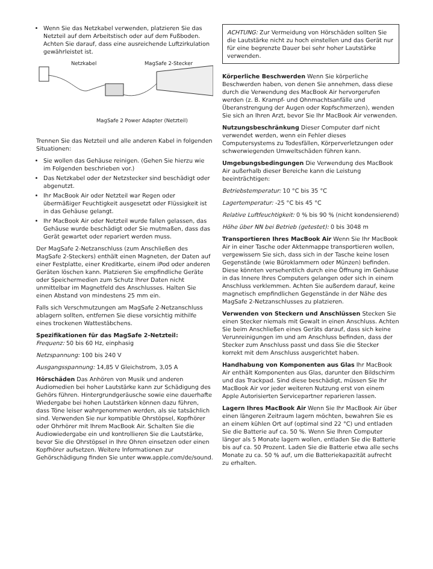Wenn Sie das Netzkabel verwenden, platzieren Sie das Netzteil auf dem Arbeitstisch oder auf dem Fußboden. Achten Sie darauf, dass eine ausreichende Luftzirkulation gewährleistet ist.
Netzkabel MagSafe 2-Stecker
MagSafe 2 Power Adapter (Netzteil)
Trennen Sie das Netzteil und alle anderen Kabel in folgenden Situationen:
Sie wollen das Gehäuse reinigen. (Gehen Sie hierzu wie im Folgenden beschrieben vor.)
Das Netzkabel oder der Netzstecker sind beschädigt oder abgenutzt.
Ihr MacBook Air oder Netzteil war Regen oder übermäßiger Feuchtigkeit ausgesetzt oder Flüssigkeit ist in das Gehäuse gelangt.
Ihr MacBook Air oder Netzteil wurde fallen gelassen, das Gehäuse wurde beschädigt oder Sie mutmaßen, dass das Gerät gewartet oder repariert werden muss.
Der MagSafe 2-Netzanschluss (zum Anschließen des MagSafe 2-Steckers) enthält einen Magneten, der Daten auf einer Festplatte, einer Kreditkarte, einem iPod oder anderen Geräten löschen kann. Platzieren Sie empfindliche Geräte oder Speichermedien zum Schutz Ihrer Daten nicht unmittelbar im Magnetfeld des Anschlusses. Halten Sie einen Abstand von mindestens 25 mm ein.
Falls sich Verschmutzungen am MagSafe 2-Netzanschluss ablagern sollten, entfernen Sie diese vorsichtig mithilfe eines trockenen Wattestäbchens.
Spezifikationen für das MagSafe 2-Netzteil:
Frequenz: 50 bis 60 Hz, einphasig
Netzspannung: 100 bis 240 V
Ausgangsspannung: 14,85 V Gleichstrom, 3,05 A
Hörschäden Das Anhören von Musik und anderen Audiomedien bei hoher Lautstärke kann zur Schädigung des Gehörs führen. Hintergrundgeräusche sowie eine dauerhafte Wiedergabe bei hohen Lautstärken können dazu führen, dass Töne leiser wahrgenommen werden, als sie tatsächlich sind. Verwenden Sie nur kompatible Ohrstöpsel, Kopfhörer oder Ohrhörer mit Ihrem MacBook Air. Schalten Sie die Audiowiedergabe ein und kontrollieren Sie die Lautstärke, bevor Sie die Ohrstöpsel in Ihre Ohren einsetzen oder einen Kopfhörer aufsetzen. Weitere Informationen zur Gehörschädigung finden Sie unter www.apple.com/de/sound.
ACHTUNG: Zur Vermeidung von Hörschäden sollten Sie die Lautstärke nicht zu hoch einstellen und das Gerät nur für eine begrenzte Dauer bei sehr hoher Lautstärke verwenden.
Körperliche Beschwerden Wenn Sie körperliche Beschwerden haben, von denen Sie annehmen, dass diese durch die Verwendung des MacBook Air hervorgerufen werden (z. B. Krampf- und Ohnmachtsanfälle und Überanstrengung der Augen oder Kopfschmerzen), wenden Sie sich an Ihren Arzt, bevor Sie Ihr MacBook Air verwenden.
Nutzungsbeschränkung Dieser Computer darf nicht verwendet werden, wenn ein Fehler dieses Computersystems zu Todesfällen, Körperverletzungen oder schwerwiegenden Umweltschäden führen kann.
Umgebungsbedingungen Die Verwendung des MacBook Air außerhalb dieser Bereiche kann die Leistung beeinträchtigen:
Betriebstemperatur: 10 °C bis 35 °C
Lagertemperatur: -25 °C bis 45 °C
Relative Luftfeuchtigkeit: 0 % bis 90 % (nicht kondensierend)
Höhe über NN bei Betrieb (getestet): 0 bis 3048 m
Transportieren Ihres MacBook Air Wenn Sie Ihr MacBook Air in einer Tasche oder Aktenmappe transportieren wollen, vergewissern Sie sich, dass sich in der Tasche keine losen Gegenstände (wie Büroklammern oder Münzen) befinden. Diese könnten versehentlich durch eine Öffnung im Gehäuse in das Innere Ihres Computers gelangen oder sich in einem Anschluss verklemmen. Achten Sie außerdem darauf, keine magnetisch empfindlichen Gegenstände in der Nähe des MagSafe 2-Netzanschlusses zu platzieren.
Verwenden von Steckern und Anschlüssen Stecken Sie einen Stecker niemals mit Gewalt in einen Anschluss. Achten Sie beim Anschließen eines Geräts darauf, dass sich keine Verunreinigungen im und am Anschluss befinden, dass der Stecker zum Anschluss passt und dass Sie die Stecker korrekt mit dem Anschluss ausgerichtet haben.
Handhabung von Komponenten aus Glas Ihr MacBook Air enthält Komponenten aus Glas, darunter den Bildschirm und das Trackpad. Sind diese beschädigt, müssen Sie Ihr MacBook Air vor jeder weiteren Nutzung erst von einem Apple Autorisierten Servicepartner reparieren lassen.
Lagern Ihres MacBook Air Wenn Sie Ihr MacBook Air über einen längeren Zeitraum lagern möchten, bewahren Sie es an einem kühlen Ort auf (optimal sind 22 °C) und entladen Sie die Batterie auf ca. 50 %. Wenn Sie Ihren Computer länger als 5 Monate lagern wollen, entladen Sie die Batterie bis auf ca. 50 Prozent. Laden Sie die Batterie etwa alle sechs Monate zu ca. 50 % auf, um die Batteriekapazität aufrecht zu erhalten.